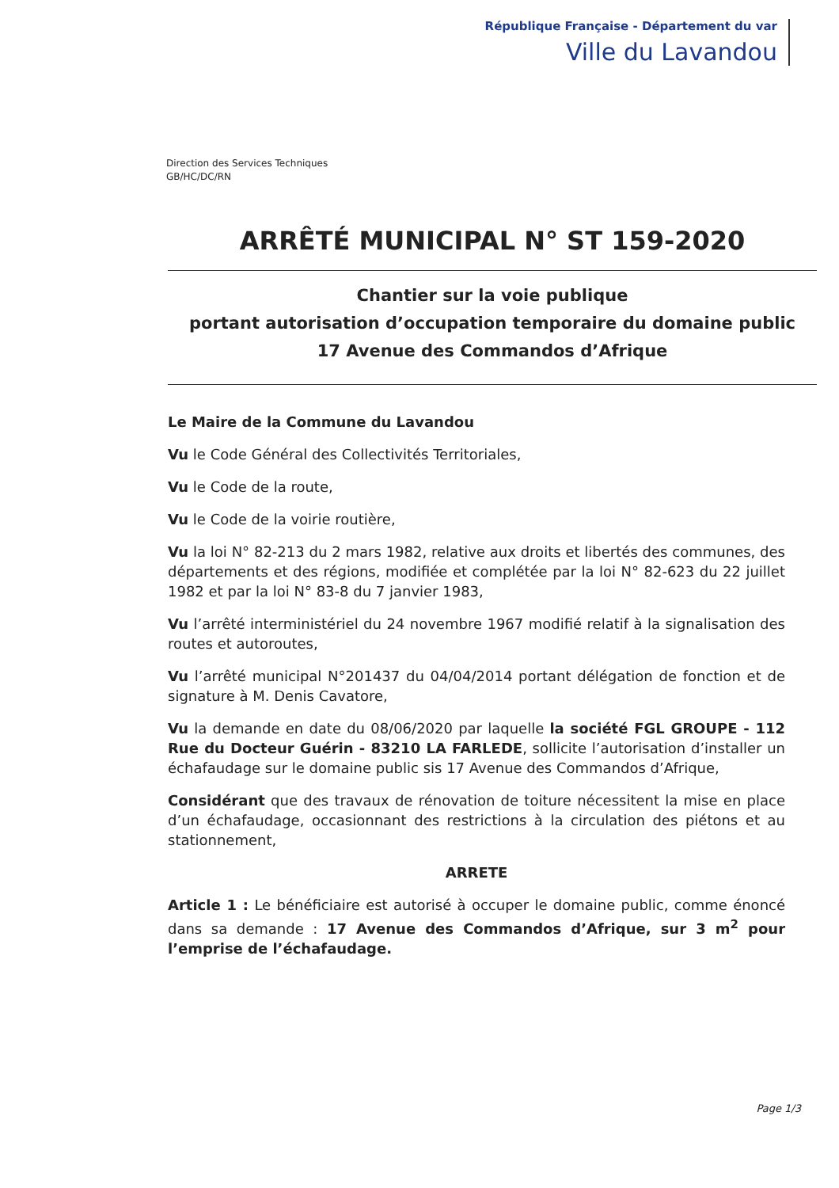République Française - Département du var
Ville du Lavandou
Direction des Services Techniques
GB/HC/DC/RN
ARRÊTÉ MUNICIPAL N° ST 159-2020
Chantier sur la voie publique
portant autorisation d’occupation temporaire du domaine public
17 Avenue des Commandos d’Afrique
Le Maire de la Commune du Lavandou
Vu le Code Général des Collectivités Territoriales,
Vu le Code de la route,
Vu le Code de la voirie routière,
Vu la loi N° 82-213 du 2 mars 1982, relative aux droits et libertés des communes, des départements et des régions, modifiée et complétée par la loi N° 82-623 du 22 juillet 1982 et par la loi N° 83-8 du 7 janvier 1983,
Vu l’arrêté interministériel du 24 novembre 1967 modifié relatif à la signalisation des routes et autoroutes,
Vu l’arrêté municipal N°201437 du 04/04/2014 portant délégation de fonction et de signature à M. Denis Cavatore,
Vu la demande en date du 08/06/2020 par laquelle la société FGL GROUPE - 112 Rue du Docteur Guérin - 83210 LA FARLEDE, sollicite l’autorisation d’installer un échafaudage sur le domaine public sis 17 Avenue des Commandos d’Afrique,
Considérant que des travaux de rénovation de toiture nécessitent la mise en place d’un échafaudage, occasionnant des restrictions à la circulation des piétons et au stationnement,
ARRETE
Article 1 : Le bénéficiaire est autorisé à occuper le domaine public, comme énoncé dans sa demande : 17 Avenue des Commandos d’Afrique, sur 3 m<sup>2</sup> pour l’emprise de l’échafaudage.
Page 1/3